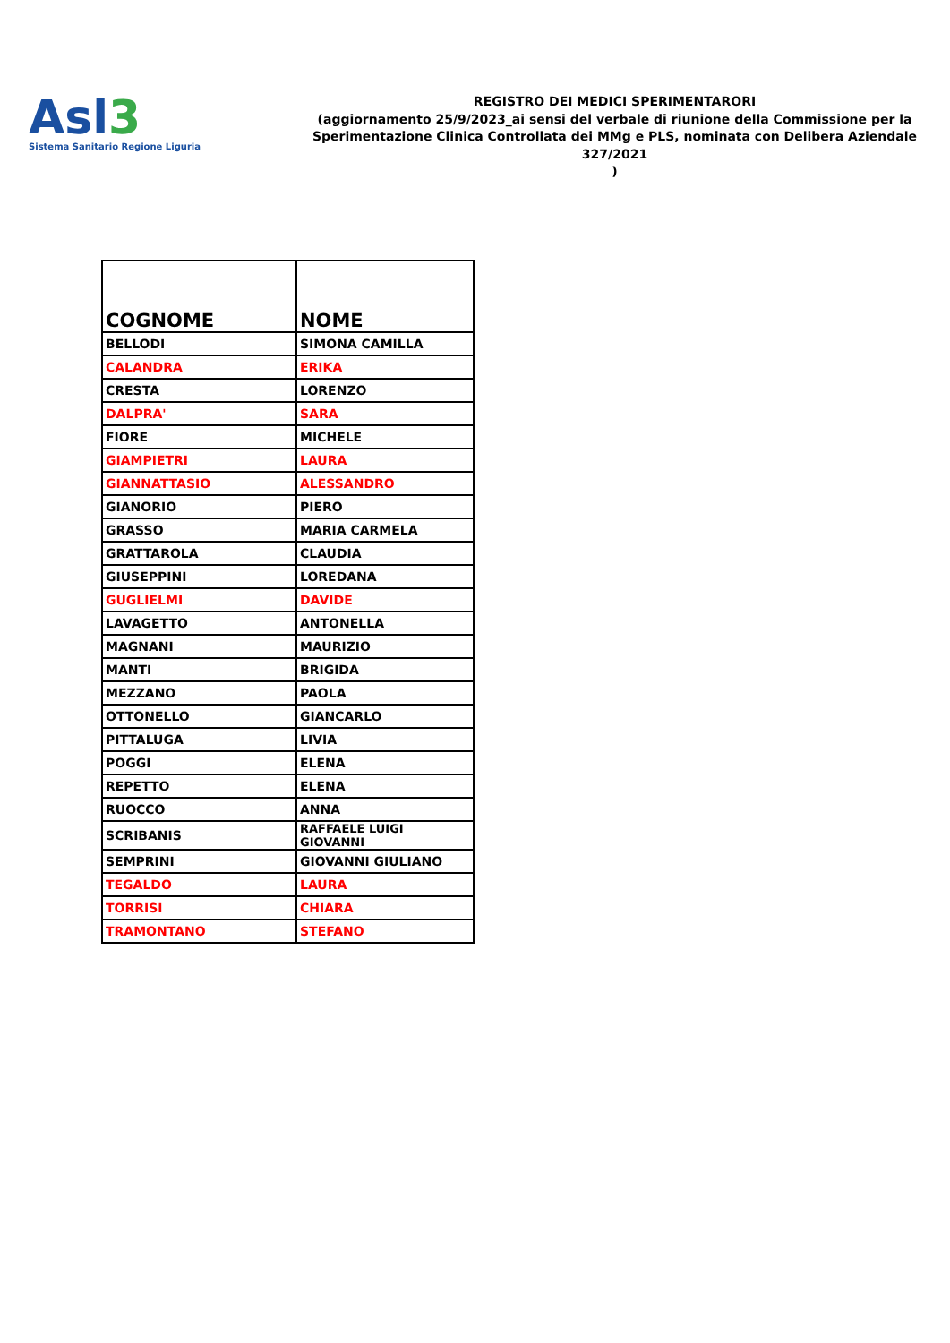Asl3
Sistema Sanitario Regione Liguria
REGISTRO DEI MEDICI SPERIMENTARORI
(aggiornamento 25/9/2023_ai sensi del verbale di riunione della Commissione per la Sperimentazione Clinica Controllata dei MMg e PLS, nominata con Delibera Aziendale 327/2021
)
| COGNOME | NOME |
| --- | --- |
| BELLODI | SIMONA CAMILLA |
| CALANDRA | ERIKA |
| CRESTA | LORENZO |
| DALPRA' | SARA |
| FIORE | MICHELE |
| GIAMPIETRI | LAURA |
| GIANNATTASIO | ALESSANDRO |
| GIANORIO | PIERO |
| GRASSO | MARIA CARMELA |
| GRATTAROLA | CLAUDIA |
| GIUSEPPINI | LOREDANA |
| GUGLIELMI | DAVIDE |
| LAVAGETTO | ANTONELLA |
| MAGNANI | MAURIZIO |
| MANTI | BRIGIDA |
| MEZZANO | PAOLA |
| OTTONELLO | GIANCARLO |
| PITTALUGA | LIVIA |
| POGGI | ELENA |
| REPETTO | ELENA |
| RUOCCO | ANNA |
| SCRIBANIS | RAFFAELE LUIGI GIOVANNI |
| SEMPRINI | GIOVANNI GIULIANO |
| TEGALDO | LAURA |
| TORRISI | CHIARA |
| TRAMONTANO | STEFANO |